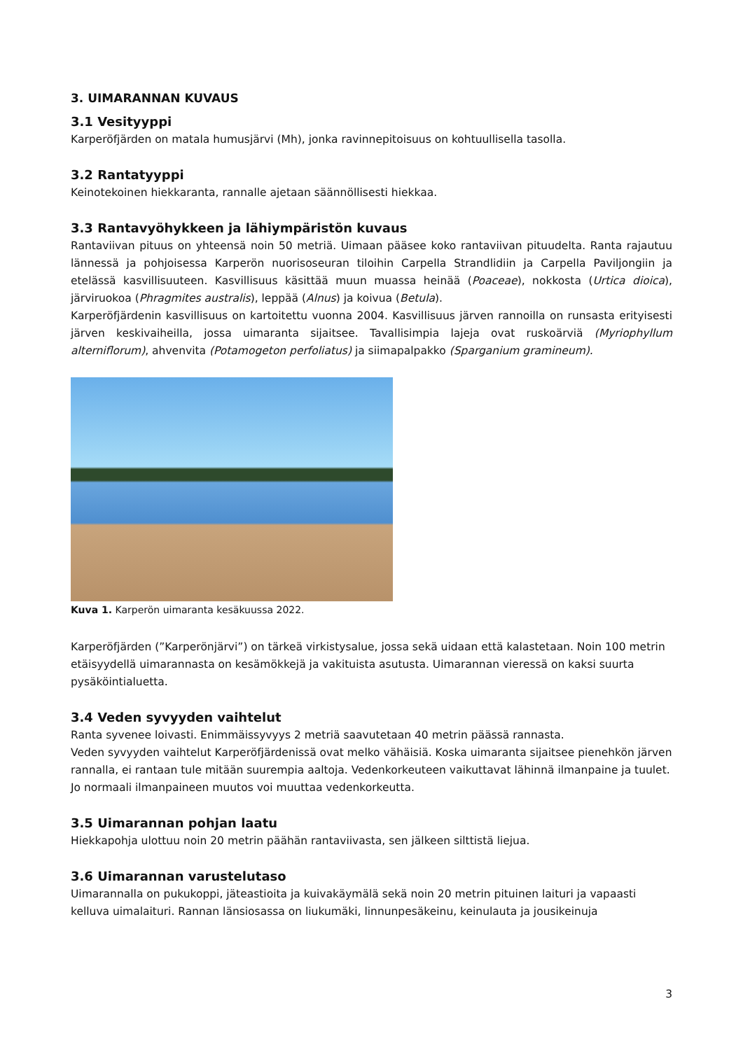3. UIMARANNAN KUVAUS
3.1 Vesityyppi
Karperöfjärden on matala humusjärvi (Mh), jonka ravinnepitoisuus on kohtuullisella tasolla.
3.2 Rantatyyppi
Keinotekoinen hiekkaranta, rannalle ajetaan säännöllisesti hiekkaa.
3.3 Rantavyöhykkeen ja lähiympäristön kuvaus
Rantaviivan pituus on yhteensä noin 50 metriä. Uimaan pääsee koko rantaviivan pituudelta. Ranta rajautuu lännessä ja pohjoisessa Karperön nuorisoseuran tiloihin Carpella Strandlidiin ja Carpella Paviljongiin ja etelässä kasvillisuuteen. Kasvillisuus käsittää muun muassa heinää (Poaceae), nokkosta (Urtica dioica), järviruokoa (Phragmites australis), leppää (Alnus) ja koivua (Betula).
Karperöfjärdenin kasvillisuus on kartoitettu vuonna 2004. Kasvillisuus järven rannoilla on runsasta erityisesti järven keskivaiheilla, jossa uimaranta sijaitsee. Tavallisimpia lajeja ovat ruskoärviä (Myriophyllum alterniflorum), ahvenvita (Potamogeton perfoliatus) ja siimapalpakko (Sparganium gramineum).
Kuva 1. Karperön uimaranta kesäkuussa 2022.
Karperöfjärden (”Karperönjärvi”) on tärkeä virkistysalue, jossa sekä uidaan että kalastetaan. Noin 100 metrin etäisyydellä uimarannasta on kesämökkejä ja vakituista asutusta. Uimarannan vieressä on kaksi suurta pysäköintialuetta.
3.4 Veden syvyyden vaihtelut
Ranta syvenee loivasti. Enimmäissyvyys 2 metriä saavutetaan 40 metrin päässä rannasta.
Veden syvyyden vaihtelut Karperöfjärdenissä ovat melko vähäisiä. Koska uimaranta sijaitsee pienehkön järven rannalla, ei rantaan tule mitään suurempia aaltoja. Vedenkorkeuteen vaikuttavat lähinnä ilmanpaine ja tuulet. Jo normaali ilmanpaineen muutos voi muuttaa vedenkorkeutta.
3.5 Uimarannan pohjan laatu
Hiekkapohja ulottuu noin 20 metrin päähän rantaviivasta, sen jälkeen silttistä liejua.
3.6 Uimarannan varustelutaso
Uimarannalla on pukukoppi, jäteastioita ja kuivakäymälä sekä noin 20 metrin pituinen laituri ja vapaasti kelluva uimalaituri. Rannan länsiosassa on liukumäki, linnunpesäkeinu, keinulauta ja jousikeinuja
3